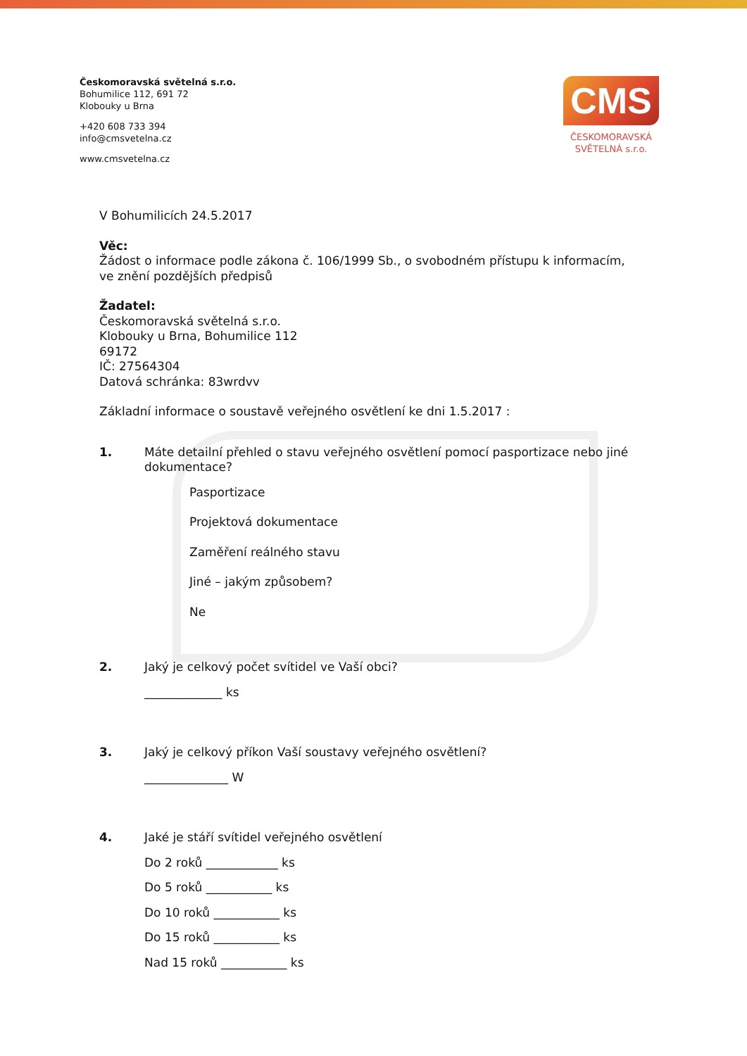Českomoravská světelná s.r.o.
Bohumilice 112, 691 72
Klobouky u Brna
+420 608 733 394
info@cmsvetelna.cz
www.cmsvetelna.cz
CMS
ČESKOMORAVSKÁ
SVĚTELNÁ s.r.o.
V Bohumilicích 24.5.2017
Věc:
Žádost o informace podle zákona č. 106/1999 Sb., o svobodném přístupu k informacím, ve znění pozdějších předpisů
Žadatel:
Českomoravská světelná s.r.o.
Klobouky u Brna, Bohumilice 112
69172
IČ: 27564304
Datová schránka: 83wrdvv
Základní informace o soustavě veřejného osvětlení ke dni 1.5.2017 :
1. Máte detailní přehled o stavu veřejného osvětlení pomocí pasportizace nebo jiné dokumentace?
Pasportizace
Projektová dokumentace
Zaměření reálného stavu
Jiné – jakým způsobem?
Ne
2. Jaký je celkový počet svítidel ve Vaší obci?
_____________ ks
3. Jaký je celkový příkon Vaší soustavy veřejného osvětlení?
______________ W
4. Jaké je stáří svítidel veřejného osvětlení
Do 2 roků ____________ ks
Do 5 roků ___________ ks
Do 10 roků ___________ ks
Do 15 roků ___________ ks
Nad 15 roků ___________ ks